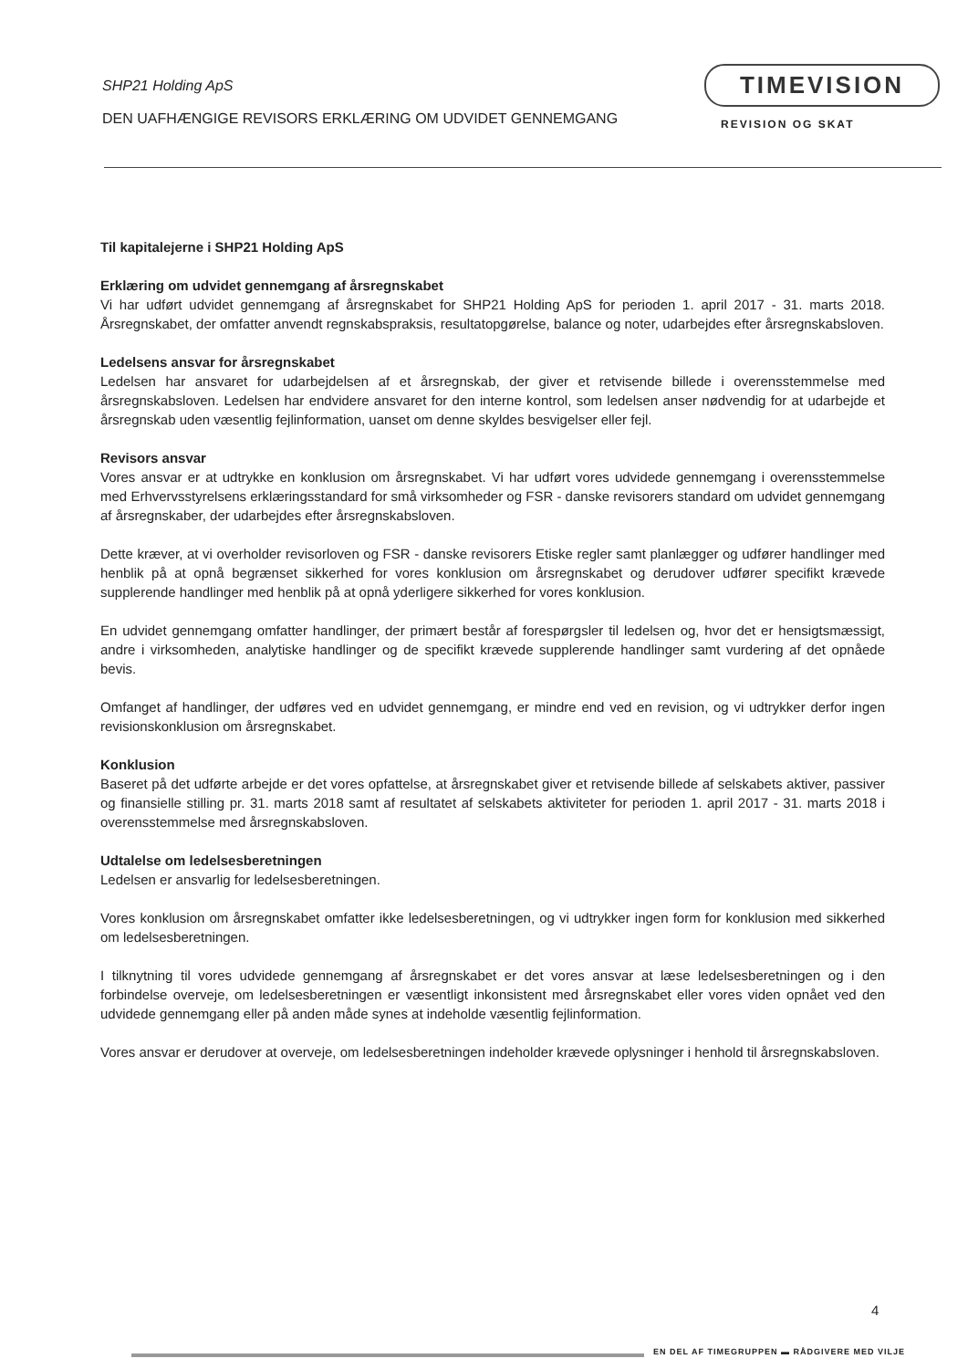SHP21 Holding ApS
DEN UAFHÆNGIGE REVISORS ERKLÆRING OM UDVIDET GENNEMGANG
TIMEVISION
REVISION OG SKAT
Til kapitalejerne i SHP21 Holding ApS
Erklæring om udvidet gennemgang af årsregnskabet
Vi har udført udvidet gennemgang af årsregnskabet for SHP21 Holding ApS for perioden 1. april 2017 - 31. marts 2018. Årsregnskabet, der omfatter anvendt regnskabspraksis, resultatopgørelse, balance og noter, udarbejdes efter årsregnskabsloven.
Ledelsens ansvar for årsregnskabet
Ledelsen har ansvaret for udarbejdelsen af et årsregnskab, der giver et retvisende billede i overensstemmelse med årsregnskabsloven. Ledelsen har endvidere ansvaret for den interne kontrol, som ledelsen anser nødvendig for at udarbejde et årsregnskab uden væsentlig fejlinformation, uanset om denne skyldes besvigelser eller fejl.
Revisors ansvar
Vores ansvar er at udtrykke en konklusion om årsregnskabet. Vi har udført vores udvidede gennemgang i overensstemmelse med Erhvervsstyrelsens erklæringsstandard for små virksomheder og FSR - danske revisorers standard om udvidet gennemgang af årsregnskaber, der udarbejdes efter årsregnskabsloven.
Dette kræver, at vi overholder revisorloven og FSR - danske revisorers Etiske regler samt planlægger og udfører handlinger med henblik på at opnå begrænset sikkerhed for vores konklusion om årsregnskabet og derudover udfører specifikt krævede supplerende handlinger med henblik på at opnå yderligere sikkerhed for vores konklusion.
En udvidet gennemgang omfatter handlinger, der primært består af forespørgsler til ledelsen og, hvor det er hensigtsmæssigt, andre i virksomheden, analytiske handlinger og de specifikt krævede supplerende handlinger samt vurdering af det opnåede bevis.
Omfanget af handlinger, der udføres ved en udvidet gennemgang, er mindre end ved en revision, og vi udtrykker derfor ingen revisionskonklusion om årsregnskabet.
Konklusion
Baseret på det udførte arbejde er det vores opfattelse, at årsregnskabet giver et retvisende billede af selskabets aktiver, passiver og finansielle stilling pr. 31. marts 2018 samt af resultatet af selskabets aktiviteter for perioden 1. april 2017 - 31. marts 2018 i overensstemmelse med årsregnskabsloven.
Udtalelse om ledelsesberetningen
Ledelsen er ansvarlig for ledelsesberetningen.
Vores konklusion om årsregnskabet omfatter ikke ledelsesberetningen, og vi udtrykker ingen form for konklusion med sikkerhed om ledelsesberetningen.
I tilknytning til vores udvidede gennemgang af årsregnskabet er det vores ansvar at læse ledelsesberetningen og i den forbindelse overveje, om ledelsesberetningen er væsentligt inkonsistent med årsregnskabet eller vores viden opnået ved den udvidede gennemgang eller på anden måde synes at indeholde væsentlig fejlinformation.
Vores ansvar er derudover at overveje, om ledelsesberetningen indeholder krævede oplysninger i henhold til årsregnskabsloven.
4
EN DEL AF TIMEGRUPPEN ▬ RÅDGIVERE MED VILJE